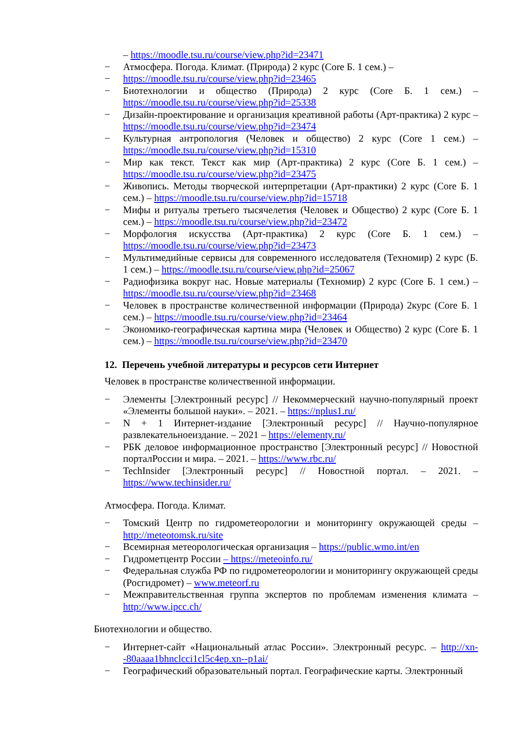– https://moodle.tsu.ru/course/view.php?id=23471
− Атмосфера. Погода. Климат. (Природа) 2 курс (Core Б. 1 сем.) –
− https://moodle.tsu.ru/course/view.php?id=23465
− Биотехнологии и общество (Природа) 2 курс (Core Б. 1 сем.) – https://moodle.tsu.ru/course/view.php?id=25338
− Дизайн-проектирование и организация креативной работы (Арт-практика) 2 курс – https://moodle.tsu.ru/course/view.php?id=23474
− Культурная антропология (Человек и общество) 2 курс (Core 1 сем.) – https://moodle.tsu.ru/course/view.php?id=15310
− Мир как текст. Текст как мир (Арт-практика) 2 курс (Core Б. 1 сем.) – https://moodle.tsu.ru/course/view.php?id=23475
− Живопись. Методы творческой интерпретации (Арт-практики) 2 курс (Core Б. 1 сем.) – https://moodle.tsu.ru/course/view.php?id=15718
− Мифы и ритуалы третьего тысячелетия (Человек и Общество) 2 курс (Core Б. 1 сем.) – https://moodle.tsu.ru/course/view.php?id=23472
− Морфология искусства (Арт-практика) 2 курс (Core Б. 1 сем.) – https://moodle.tsu.ru/course/view.php?id=23473
− Мультимедийные сервисы для современного исследователя (Техномир) 2 курс (Б. 1 сем.) – https://moodle.tsu.ru/course/view.php?id=25067
− Радиофизика вокруг нас. Новые материалы (Техномир) 2 курс (Core Б. 1 сем.) – https://moodle.tsu.ru/course/view.php?id=23468
− Человек в пространстве количественной информации (Природа) 2курс (Core Б. 1 сем.) – https://moodle.tsu.ru/course/view.php?id=23464
− Экономико-географическая картина мира (Человек и Общество) 2 курс (Core Б. 1 сем.) – https://moodle.tsu.ru/course/view.php?id=23470
12. Перечень учебной литературы и ресурсов сети Интернет
Человек в пространстве количественной информации.
− Элементы [Электронный ресурс] // Некоммерческий научно-популярный проект «Элементы большой науки». – 2021. – https://nplus1.ru/
− N + 1 Интернет-издание [Электронный ресурс] // Научно-популярное развлекательноеиздание. – 2021 – https://elementy.ru/
− РБК деловое информационное пространство [Электронный ресурс] // Новостной порталРоссии и мира. – 2021. – https://www.rbc.ru/
− TechInsider [Электронный ресурс] // Новостной портал. – 2021. – https://www.techinsider.ru/
Атмосфера. Погода. Климат.
− Томский Центр по гидрометеорологии и мониторингу окружающей среды – http://meteotomsk.ru/site
− Всемирная метеорологическая организация – https://public.wmo.int/en
− Гидрометцентр России – https://meteoinfo.ru/
− Федеральная служба РФ по гидрометеорологии и мониторингу окружающей среды (Росгидромет) – www.meteorf.ru
− Межправительственная группа экспертов по проблемам изменения климата – http://www.ipcc.ch/
Биотехнологии и общество.
− Интернет-сайт «Национальный атлас России». Электронный ресурс. – http://xn--80aaaa1bhnclcci1cl5c4ep.xn--p1ai/
− Географический образовательный портал. Географические карты. Электронный